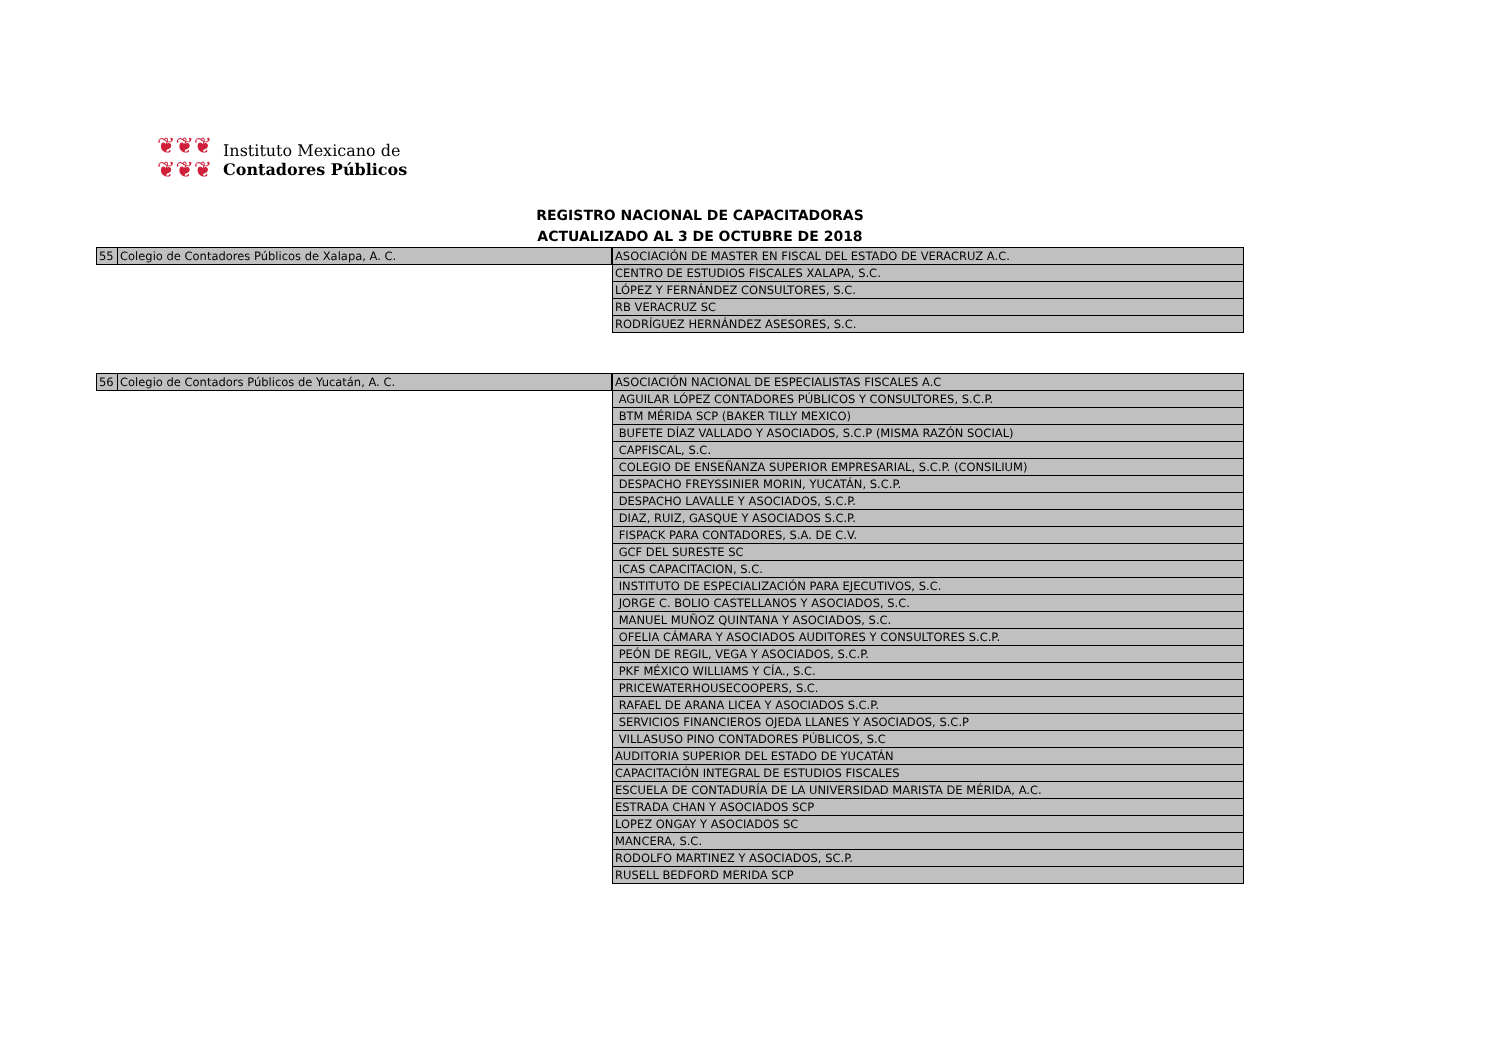❦❦❦
❦❦❦
Instituto Mexicano de
Contadores Públicos
REGISTRO NACIONAL DE CAPACITADORAS
ACTUALIZADO AL 3 DE OCTUBRE DE 2018
| 55 | Colegio de Contadores Públicos de Xalapa, A. C. |
| ASOCIACIÓN DE MASTER EN FISCAL DEL ESTADO DE VERACRUZ A.C. |
| CENTRO DE ESTUDIOS FISCALES XALAPA, S.C. |
| LÓPEZ Y FERNÁNDEZ CONSULTORES, S.C. |
| RB VERACRUZ SC |
| RODRÍGUEZ HERNÁNDEZ ASESORES, S.C. |
| 56 | Colegio de Contadors Públicos de Yucatán, A. C. |
| ASOCIACIÓN NACIONAL DE ESPECIALISTAS FISCALES A.C |
| AGUILAR LÓPEZ CONTADORES PÚBLICOS Y CONSULTORES, S.C.P. |
| BTM MÉRIDA SCP (BAKER TILLY MEXICO) |
| BUFETE DÍAZ VALLADO Y ASOCIADOS, S.C.P (MISMA RAZÓN SOCIAL) |
| CAPFISCAL, S.C. |
| COLEGIO DE ENSEÑANZA SUPERIOR EMPRESARIAL, S.C.P. (CONSILIUM) |
| DESPACHO FREYSSINIER MORIN, YUCATÁN, S.C.P. |
| DESPACHO LAVALLE Y ASOCIADOS, S.C.P. |
| DIAZ, RUIZ, GASQUE Y ASOCIADOS S.C.P. |
| FISPACK PARA CONTADORES, S.A. DE C.V. |
| GCF DEL SURESTE SC |
| ICAS CAPACITACION, S.C. |
| INSTITUTO DE ESPECIALIZACIÓN PARA EJECUTIVOS, S.C. |
| JORGE C. BOLIO CASTELLANOS Y ASOCIADOS, S.C. |
| MANUEL MUÑOZ QUINTANA Y ASOCIADOS, S.C. |
| OFELIA CÁMARA Y ASOCIADOS AUDITORES Y CONSULTORES S.C.P. |
| PEÓN DE REGIL, VEGA Y ASOCIADOS, S.C.P. |
| PKF MÉXICO WILLIAMS Y CÍA., S.C. |
| PRICEWATERHOUSECOOPERS, S.C. |
| RAFAEL DE ARANA LICEA Y ASOCIADOS S.C.P. |
| SERVICIOS FINANCIEROS OJEDA LLANES Y ASOCIADOS, S.C.P |
| VILLASUSO PINO CONTADORES PÚBLICOS, S.C |
| AUDITORIA SUPERIOR DEL ESTADO DE YUCATÁN |
| CAPACITACIÓN INTEGRAL DE ESTUDIOS FISCALES |
| ESCUELA DE CONTADURÍA DE LA UNIVERSIDAD MARISTA DE MÉRIDA, A.C. |
| ESTRADA CHAN Y ASOCIADOS SCP |
| LOPEZ ONGAY Y ASOCIADOS SC |
| MANCERA, S.C. |
| RODOLFO MARTINEZ Y ASOCIADOS, SC.P. |
| RUSELL BEDFORD MERIDA SCP |